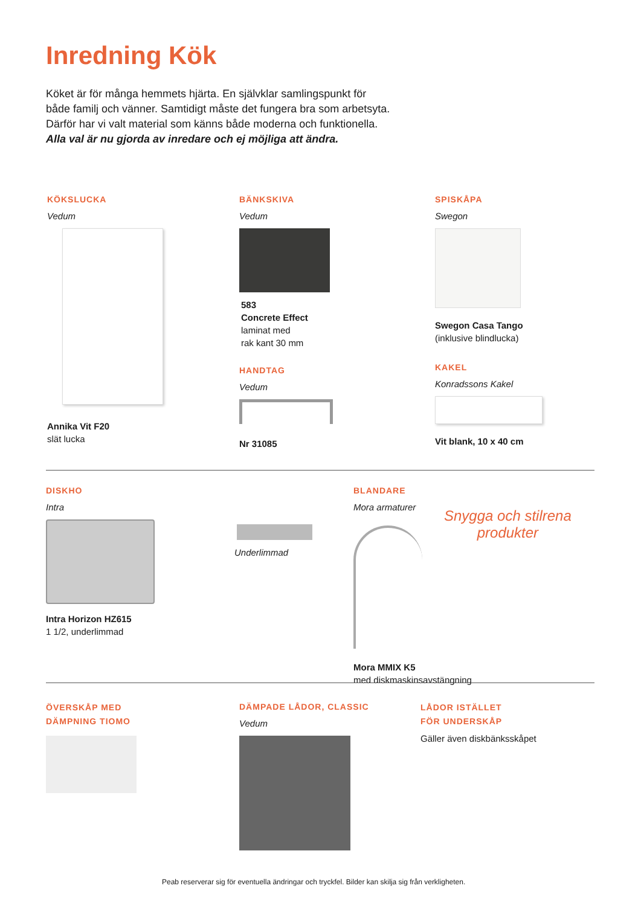Inredning Kök
Köket är för många hemmets hjärta. En självklar samlingspunkt för
både familj och vänner. Samtidigt måste det fungera bra som arbetsyta.
Därför har vi valt material som känns både moderna och funktionella.
Alla val är nu gjorda av inredare och ej möjliga att ändra.
KÖKSLUCKA
Vedum
Annika Vit F20
slät lucka
BÄNKSKIVA
Vedum
583
Concrete Effect
laminat med
rak kant 30 mm
HANDTAG
Vedum
Nr 31085
SPISKÅPA
Swegon
Swegon Casa Tango
(inklusive blindlucka)
KAKEL
Konradssons Kakel
Vit blank, 10 x 40 cm
DISKHO
Intra
Intra Horizon HZ615
1 1/2, underlimmad
Underlimmad
BLANDARE
Mora armaturer
Mora MMIX K5
med diskmaskinsavstängning
Snygga och stilrena
produkter
ÖVERSKÅP MED
DÄMPNING TIOMO
DÄMPADE LÅDOR, CLASSIC
Vedum
LÅDOR ISTÄLLET
FÖR UNDERSKÅP
Gäller även diskbänksskåpet
Peab reserverar sig för eventuella ändringar och tryckfel. Bilder kan skilja sig från verkligheten.